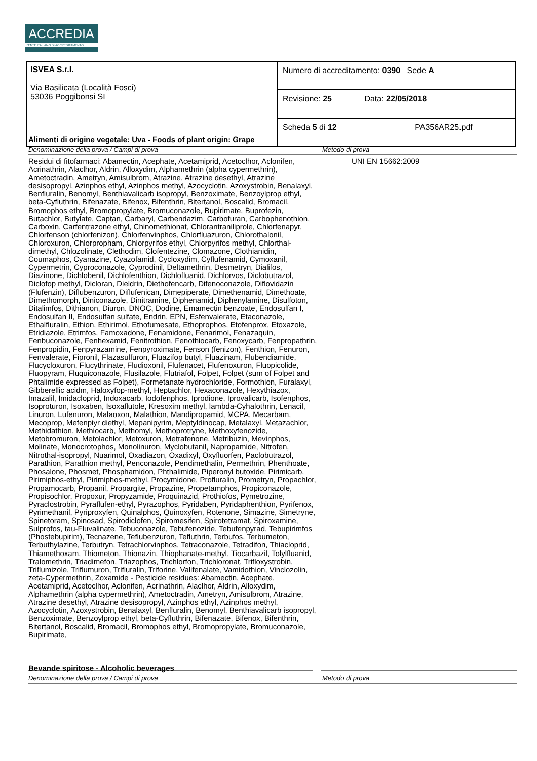ACCREDIA
L'ENTE ITALIANO DI ACCREDITAMENTO
| ISVEA S.r.l. Via Basilicata (Località Fosci) 53036 Poggibonsi SI | Numero di accreditamento: 0390 Sede A |
| | Revisione: 25 Data: 22/05/2018 |
| | Scheda 5 di 12 PA356AR25.pdf |
Alimenti di origine vegetale: Uva - Foods of plant origin: Grape
Denominazione della prova / Campi di prova Metodo di prova
Residui di fitofarmaci: Abamectin, Acephate, Acetamiprid, Acetoclhor, Aclonifen, Acrinathrin, Alaclhor, Aldrin, Alloxydim, Alphamethrin (alpha cypermethrin), Ametoctradin, Ametryn, Amisulbrom, Atrazine, Atrazine desethyl, Atrazine desisopropyl, Azinphos ethyl, Azinphos methyl, Azocyclotin, Azoxystrobin, Benalaxyl, Benfluralin, Benomyl, Benthiavalicarb isopropyl, Benzoximate, Benzoylprop ethyl, beta-Cyfluthrin, Bifenazate, Bifenox, Bifenthrin, Bitertanol, Boscalid, Bromacil, Bromophos ethyl, Bromopropylate, Bromuconazole, Bupirimate, Buprofezin, Butachlor, Butylate, Captan, Carbaryl, Carbendazim, Carbofuran, Carbophenothion, Carboxin, Carfentrazone ethyl, Chinomethionat, Chlorantraniliprole, Chlorfenapyr, Chlorfenson (chlorfenizon), Chlorfenvinphos, Chlorfluazuron, Chlorothalonil, Chloroxuron, Chlorpropham, Chlorpyrifos ethyl, Chlorpyrifos methyl, Chlorthal-dimethyl, Chlozolinate, Clethodim, Clofentezine, Clomazone, Clothianidin, Coumaphos, Cyanazine, Cyazofamid, Cycloxydim, Cyflufenamid, Cymoxanil, Cypermetrin, Cyproconazole, Cyprodinil, Deltamethrin, Desmetryn, Dialifos, Diazinone, Dichlobenil, Dichlofenthion, Dichlofluanid, Dichlorvos, Diclobutrazol, Diclofop methyl, Dicloran, Dieldrin, Diethofencarb, Difenoconazole, Diflovidazin (Flufenzin), Diflubenzuron, Diflufenican, Dimepiperate, Dimethenamid, Dimethoate, Dimethomorph, Diniconazole, Dinitramine, Diphenamid, Diphenylamine, Disulfoton, Ditalimfos, Dithianon, Diuron, DNOC, Dodine, Emamectin benzoate, Endosulfan I, Endosulfan II, Endosulfan sulfate, Endrin, EPN, Esfenvalerate, Etaconazole, Ethalfluralin, Ethion, Ethirimol, Ethofumesate, Ethoprophos, Etofenprox, Etoxazole, Etridiazole, Etrimfos, Famoxadone, Fenamidone, Fenarimol, Fenazaquin, Fenbuconazole, Fenhexamid, Fenitrothion, Fenothiocarb, Fenoxycarb, Fenpropathrin, Fenpropidin, Fenpyrazamine, Fenpyroximate, Fenson (fenizon), Fenthion, Fenuron, Fenvalerate, Fipronil, Flazasulfuron, Fluazifop butyl, Fluazinam, Flubendiamide, Flucycloxuron, Flucythrinate, Fludioxonil, Flufenacet, Flufenoxuron, Fluopicolide, Fluopyram, Fluquiconazole, Flusilazole, Flutriafol, Folpet, Folpet (sum of Folpet and Phtalimide expressed as Folpet), Formetanate hydrochloride, Formothion, Furalaxyl, Gibberellic acidm, Haloxyfop-methyl, Heptachlor, Hexaconazole, Hexythiazox, Imazalil, Imidacloprid, Indoxacarb, Iodofenphos, Iprodione, Iprovalicarb, Isofenphos, Isoproturon, Isoxaben, Isoxaflutole, Kresoxim methyl, lambda-Cyhalothrin, Lenacil, Linuron, Lufenuron, Malaoxon, Malathion, Mandipropamid, MCPA, Mecarbam, Mecoprop, Mefenpiyr diethyl, Mepanipyrim, Meptyldinocap, Metalaxyl, Metazachlor, Methidathion, Methiocarb, Methomyl, Methoprotryne, Methoxyfenozide, Metobromuron, Metolachlor, Metoxuron, Metrafenone, Metribuzin, Mevinphos, Molinate, Monocrotophos, Monolinuron, Myclobutanil, Napropamide, Nitrofen, Nitrothal-isopropyl, Nuarimol, Oxadiazon, Oxadixyl, Oxyfluorfen, Paclobutrazol, Parathion, Parathion methyl, Penconazole, Pendimethalin, Permethrin, Phenthoate, Phosalone, Phosmet, Phosphamidon, Phthalimide, Piperonyl butoxide, Pirimicarb, Pirimiphos-ethyl, Pirimiphos-methyl, Procymidone, Profluralin, Prometryn, Propachlor, Propamocarb, Propanil, Propargite, Propazine, Propetamphos, Propiconazole, Propisochlor, Propoxur, Propyzamide, Proquinazid, Prothiofos, Pymetrozine, Pyraclostrobin, Pyraflufen-ethyl, Pyrazophos, Pyridaben, Pyridaphenthion, Pyrifenox, Pyrimethanil, Pyriproxyfen, Quinalphos, Quinoxyfen, Rotenone, Simazine, Simetryne, Spinetoram, Spinosad, Spirodiclofen, Spiromesifen, Spirotetramat, Spiroxamine, Sulprofos, tau-Fluvalinate, Tebuconazole, Tebufenozide, Tebufenpyrad, Tebupirimfos (Phostebupirim), Tecnazene, Teflubenzuron, Tefluthrin, Terbufos, Terbumeton, Terbuthylazine, Terbutryn, Tetrachlorvinphos, Tetraconazole, Tetradifon, Thiacloprid, Thiamethoxam, Thiometon, Thionazin, Thiophanate-methyl, Tiocarbazil, Tolylfluanid, Tralomethrin, Triadimefon, Triazophos, Trichlorfon, Trichloronat, Trifloxystrobin, Triflumizole, Triflumuron, Trifluralin, Triforine, Valifenalate, Vamidothion, Vinclozolin, zeta-Cypermethrin, Zoxamide - Pesticide residues: Abamectin, Acephate, Acetamiprid, Acetoclhor, Aclonifen, Acrinathrin, Alaclhor, Aldrin, Alloxydim, Alphamethrin (alpha cypermethrin), Ametoctradin, Ametryn, Amisulbrom, Atrazine, Atrazine desethyl, Atrazine desisopropyl, Azinphos ethyl, Azinphos methyl, Azocyclotin, Azoxystrobin, Benalaxyl, Benfluralin, Benomyl, Benthiavalicarb isopropyl, Benzoximate, Benzoylprop ethyl, beta-Cyfluthrin, Bifenazate, Bifenox, Bifenthrin, Bitertanol, Boscalid, Bromacil, Bromophos ethyl, Bromopropylate, Bromuconazole, Bupirimate,
UNI EN 15662:2009
Bevande spiritose - Alcoholic beverages
Denominazione della prova / Campi di prova Metodo di prova